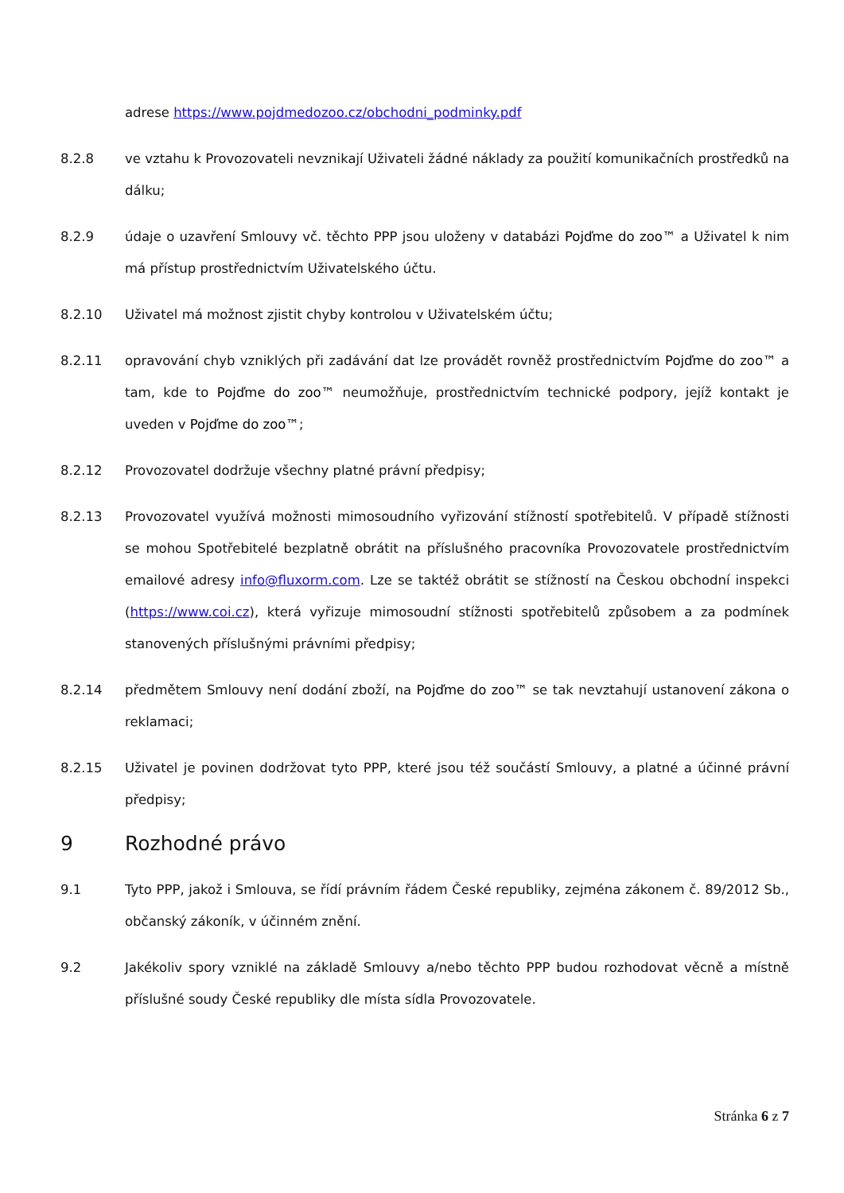adrese https://www.pojdmedozoo.cz/obchodni_podminky.pdf
8.2.8 ve vztahu k Provozovateli nevznikají Uživateli žádné náklady za použití komunikačních prostředků na dálku;
8.2.9 údaje o uzavření Smlouvy vč. těchto PPP jsou uloženy v databázi Pojďme do zoo™ a Uživatel k nim má přístup prostřednictvím Uživatelského účtu.
8.2.10 Uživatel má možnost zjistit chyby kontrolou v Uživatelském účtu;
8.2.11 opravování chyb vzniklých při zadávání dat lze provádět rovněž prostřednictvím Pojďme do zoo™ a tam, kde to Pojďme do zoo™ neumožňuje, prostřednictvím technické podpory, jejíž kontakt je uveden v Pojďme do zoo™;
8.2.12 Provozovatel dodržuje všechny platné právní předpisy;
8.2.13 Provozovatel využívá možnosti mimosoudního vyřizování stížností spotřebitelů. V případě stížnosti se mohou Spotřebitelé bezplatně obrátit na příslušného pracovníka Provozovatele prostřednictvím emailové adresy info@fluxorm.com. Lze se taktéž obrátit se stížností na Českou obchodní inspekci (https://www.coi.cz), která vyřizuje mimosoudní stížnosti spotřebitelů způsobem a za podmínek stanovených příslušnými právními předpisy;
8.2.14 předmětem Smlouvy není dodání zboží, na Pojďme do zoo™ se tak nevztahují ustanovení zákona o reklamaci;
8.2.15 Uživatel je povinen dodržovat tyto PPP, které jsou též součástí Smlouvy, a platné a účinné právní předpisy;
9 Rozhodné právo
9.1 Tyto PPP, jakož i Smlouva, se řídí právním řádem České republiky, zejména zákonem č. 89/2012 Sb., občanský zákoník, v účinném znění.
9.2 Jakékoliv spory vzniklé na základě Smlouvy a/nebo těchto PPP budou rozhodovat věcně a místně příslušné soudy České republiky dle místa sídla Provozovatele.
Stránka 6 z 7